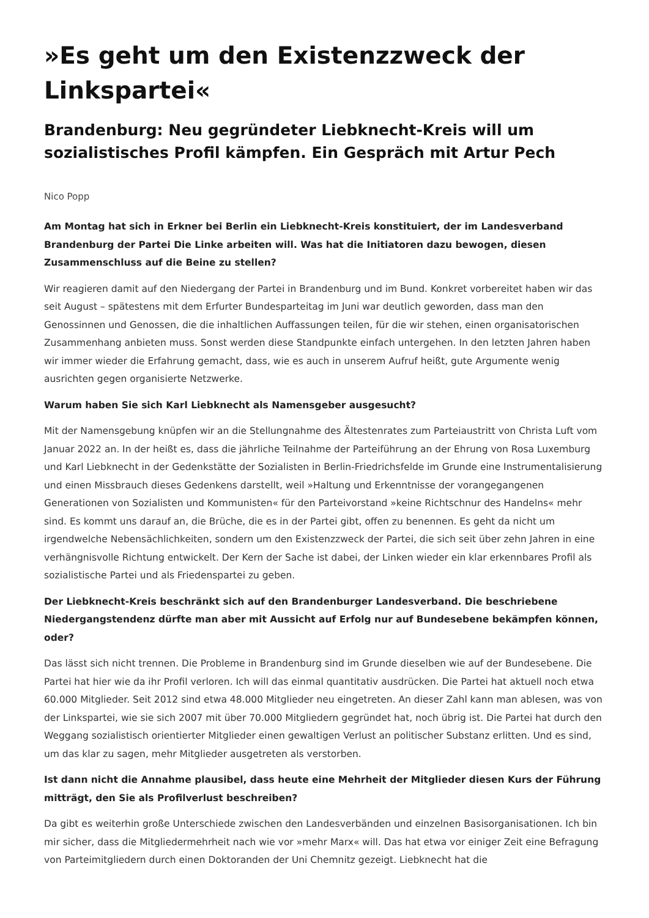»Es geht um den Existenzzweck der Linkspartei«
Brandenburg: Neu gegründeter Liebknecht-Kreis will um sozialistisches Profil kämpfen. Ein Gespräch mit Artur Pech
Nico Popp
Am Montag hat sich in Erkner bei Berlin ein Liebknecht-Kreis konstituiert, der im Landesverband Brandenburg der Partei Die Linke arbeiten will. Was hat die Initiatoren dazu bewogen, diesen Zusammenschluss auf die Beine zu stellen?
Wir reagieren damit auf den Niedergang der Partei in Brandenburg und im Bund. Konkret vorbereitet haben wir das seit August – spätestens mit dem Erfurter Bundesparteitag im Juni war deutlich geworden, dass man den Genossinnen und Genossen, die die inhaltlichen Auffassungen teilen, für die wir stehen, einen organisatorischen Zusammenhang anbieten muss. Sonst werden diese Standpunkte einfach untergehen. In den letzten Jahren haben wir immer wieder die Erfahrung gemacht, dass, wie es auch in unserem Aufruf heißt, gute Argumente wenig ausrichten gegen organisierte Netzwerke.
Warum haben Sie sich Karl Liebknecht als Namensgeber ausgesucht?
Mit der Namensgebung knüpfen wir an die Stellungnahme des Ältestenrates zum Parteiaustritt von Christa Luft vom Januar 2022 an. In der heißt es, dass die jährliche Teilnahme der Parteiführung an der Ehrung von Rosa Luxemburg und Karl Liebknecht in der Gedenkstätte der Sozialisten in Berlin-Friedrichsfelde im Grunde eine Instrumentalisierung und einen Missbrauch dieses Gedenkens darstellt, weil »Haltung und Erkenntnisse der vorangegangenen Generationen von Sozialisten und Kommunisten« für den Parteivorstand »keine Richtschnur des Handelns« mehr sind. Es kommt uns darauf an, die Brüche, die es in der Partei gibt, offen zu benennen. Es geht da nicht um irgendwelche Nebensächlichkeiten, sondern um den Existenzzweck der Partei, die sich seit über zehn Jahren in eine verhängnisvolle Richtung entwickelt. Der Kern der Sache ist dabei, der Linken wieder ein klar erkennbares Profil als sozialistische Partei und als Friedenspartei zu geben.
Der Liebknecht-Kreis beschränkt sich auf den Brandenburger Landesverband. Die beschriebene Niedergangstendenz dürfte man aber mit Aussicht auf Erfolg nur auf Bundesebene bekämpfen können, oder?
Das lässt sich nicht trennen. Die Probleme in Brandenburg sind im Grunde dieselben wie auf der Bundesebene. Die Partei hat hier wie da ihr Profil verloren. Ich will das einmal quantitativ ausdrücken. Die Partei hat aktuell noch etwa 60.000 Mitglieder. Seit 2012 sind etwa 48.000 Mitglieder neu eingetreten. An dieser Zahl kann man ablesen, was von der Linkspartei, wie sie sich 2007 mit über 70.000 Mitgliedern gegründet hat, noch übrig ist. Die Partei hat durch den Weggang sozialistisch orientierter Mitglieder einen gewaltigen Verlust an politischer Substanz erlitten. Und es sind, um das klar zu sagen, mehr Mitglieder ausgetreten als verstorben.
Ist dann nicht die Annahme plausibel, dass heute eine Mehrheit der Mitglieder diesen Kurs der Führung mitträgt, den Sie als Profilverlust beschreiben?
Da gibt es weiterhin große Unterschiede zwischen den Landesverbänden und einzelnen Basisorganisationen. Ich bin mir sicher, dass die Mitgliedermehrheit nach wie vor »mehr Marx« will. Das hat etwa vor einiger Zeit eine Befragung von Parteimitgliedern durch einen Doktoranden der Uni Chemnitz gezeigt. Liebknecht hat die